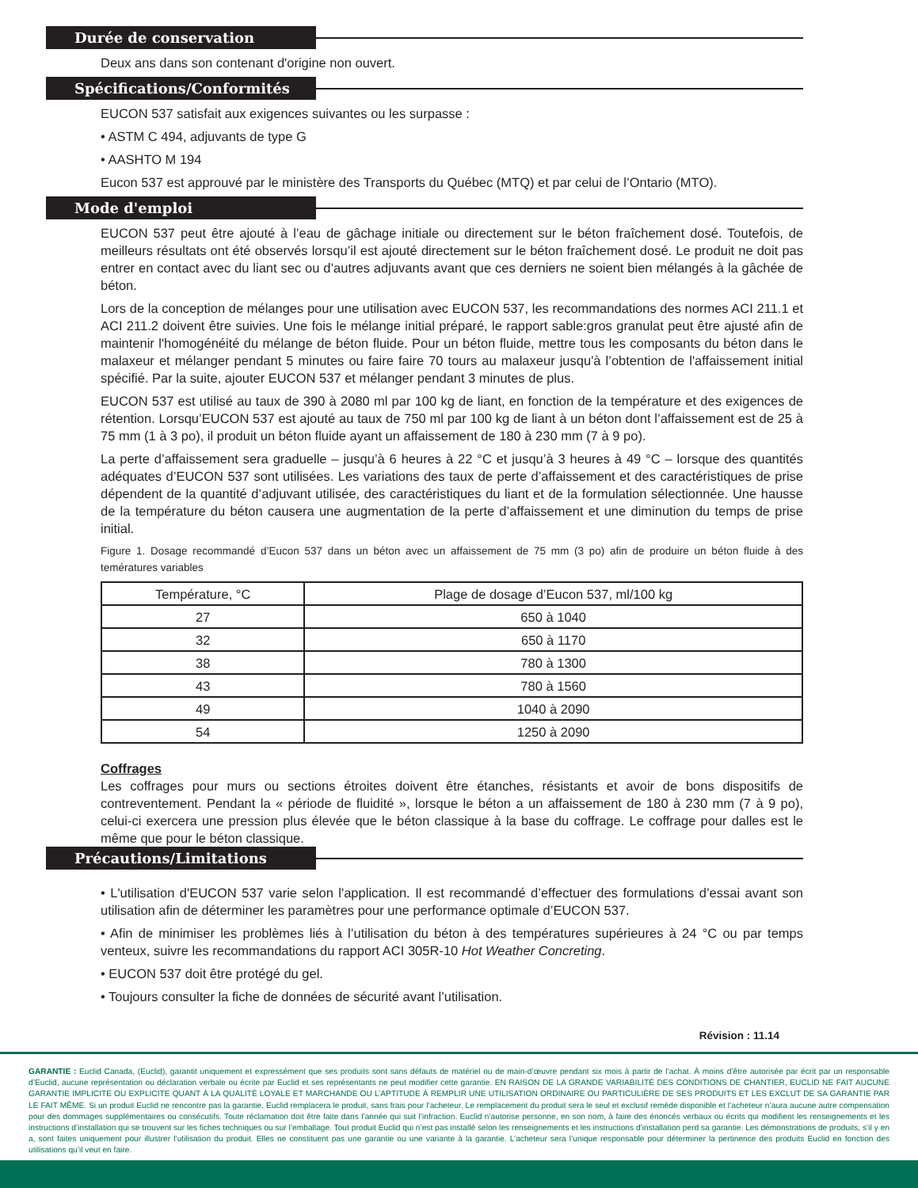Durée de conservation
Deux ans dans son contenant d'origine non ouvert.
Spécifications/Conformités
EUCON 537 satisfait aux exigences suivantes ou les surpasse :
• ASTM C 494, adjuvants de type G
• AASHTO M 194
Eucon 537 est approuvé par le ministère des Transports du Québec (MTQ) et par celui de l’Ontario (MTO).
Mode d'emploi
EUCON 537 peut être ajouté à l’eau de gâchage initiale ou directement sur le béton fraîchement dosé. Toutefois, de meilleurs résultats ont été observés lorsqu’il est ajouté directement sur le béton fraîchement dosé. Le produit ne doit pas entrer en contact avec du liant sec ou d’autres adjuvants avant que ces derniers ne soient bien mélangés à la gâchée de béton.
Lors de la conception de mélanges pour une utilisation avec EUCON 537, les recommandations des normes ACI 211.1 et ACI 211.2 doivent être suivies. Une fois le mélange initial préparé, le rapport sable:gros granulat peut être ajusté afin de maintenir l'homogénéité du mélange de béton fluide. Pour un béton fluide, mettre tous les composants du béton dans le malaxeur et mélanger pendant 5 minutes ou faire faire 70 tours au malaxeur jusqu'à l’obtention de l'affaissement initial spécifié. Par la suite, ajouter EUCON 537 et mélanger pendant 3 minutes de plus.
EUCON 537 est utilisé au taux de 390 à 2080 ml par 100 kg de liant, en fonction de la température et des exigences de rétention. Lorsqu’EUCON 537 est ajouté au taux de 750 ml par 100 kg de liant à un béton dont l’affaissement est de 25 à 75 mm (1 à 3 po), il produit un béton fluide ayant un affaissement de 180 à 230 mm (7 à 9 po).
La perte d’affaissement sera graduelle – jusqu’à 6 heures à 22 °C et jusqu’à 3 heures à 49 °C – lorsque des quantités adéquates d’EUCON 537 sont utilisées. Les variations des taux de perte d’affaissement et des caractéristiques de prise dépendent de la quantité d’adjuvant utilisée, des caractéristiques du liant et de la formulation sélectionnée. Une hausse de la température du béton causera une augmentation de la perte d’affaissement et une diminution du temps de prise initial.
Figure 1. Dosage recommandé d’Eucon 537 dans un béton avec un affaissement de 75 mm (3 po) afin de produire un béton fluide à des temératures variables
| Température, °C | Plage de dosage d’Eucon 537, ml/100 kg |
| --- | --- |
| 27 | 650 à 1040 |
| 32 | 650 à 1170 |
| 38 | 780 à 1300 |
| 43 | 780 à 1560 |
| 49 | 1040 à 2090 |
| 54 | 1250 à 2090 |
Coffrages
Les coffrages pour murs ou sections étroites doivent être étanches, résistants et avoir de bons dispositifs de contreventement. Pendant la « période de fluidité », lorsque le béton a un affaissement de 180 à 230 mm (7 à 9 po), celui-ci exercera une pression plus élevée que le béton classique à la base du coffrage. Le coffrage pour dalles est le même que pour le béton classique.
Précautions/Limitations
• L'utilisation d'EUCON 537 varie selon l'application. Il est recommandé d’effectuer des formulations d’essai avant son utilisation afin de déterminer les paramètres pour une performance optimale d’EUCON 537.
• Afin de minimiser les problèmes liés à l’utilisation du béton à des températures supérieures à 24 °C ou par temps venteux, suivre les recommandations du rapport ACI 305R-10 Hot Weather Concreting.
• EUCON 537 doit être protégé du gel.
• Toujours consulter la fiche de données de sécurité avant l’utilisation.
Révision : 11.14
GARANTIE : Euclid Canada, (Euclid), garantit uniquement et expressément que ses produits sont sans défauts de matériel ou de main-d’œuvre pendant six mois à partir de l’achat. À moins d’être autorisée par écrit par un responsable d’Euclid, aucune représentation ou déclaration verbale ou écrite par Euclid et ses représentants ne peut modifier cette garantie. EN RAISON DE LA GRANDE VARIABILITÉ DES CONDITIONS DE CHANTIER, EUCLID NE FAIT AUCUNE GARANTIE IMPLICITE OU EXPLICITE QUANT À LA QUALITÉ LOYALE ET MARCHANDE OU L’APTITUDE À REMPLIR UNE UTILISATION ORDINAIRE OU PARTICULIÈRE DE SES PRODUITS ET LES EXCLUT DE SA GARANTIE PAR LE FAIT MÊME. Si un produit Euclid ne rencontre pas la garantie, Euclid remplacera le produit, sans frais pour l’acheteur. Le remplacement du produit sera le seul et exclusif remède disponible et l’acheteur n’aura aucune autre compensation pour des dommages supplémentaires ou consécutifs. Toute réclamation doit être faite dans l’année qui suit l’infraction. Euclid n’autorise personne, en son nom, à faire des énoncés verbaux ou écrits qui modifient les renseignements et les instructions d’installation qui se trouvent sur les fiches techniques ou sur l’emballage. Tout produit Euclid qui n’est pas installé selon les renseignements et les instructions d’installation perd sa garantie. Les démonstrations de produits, s’il y en a, sont faites uniquement pour illustrer l’utilisation du produit. Elles ne constituent pas une garantie ou une variante à la garantie. L’acheteur sera l’unique responsable pour déterminer la pertinence des produits Euclid en fonction des utilisations qu’il veut en faire.